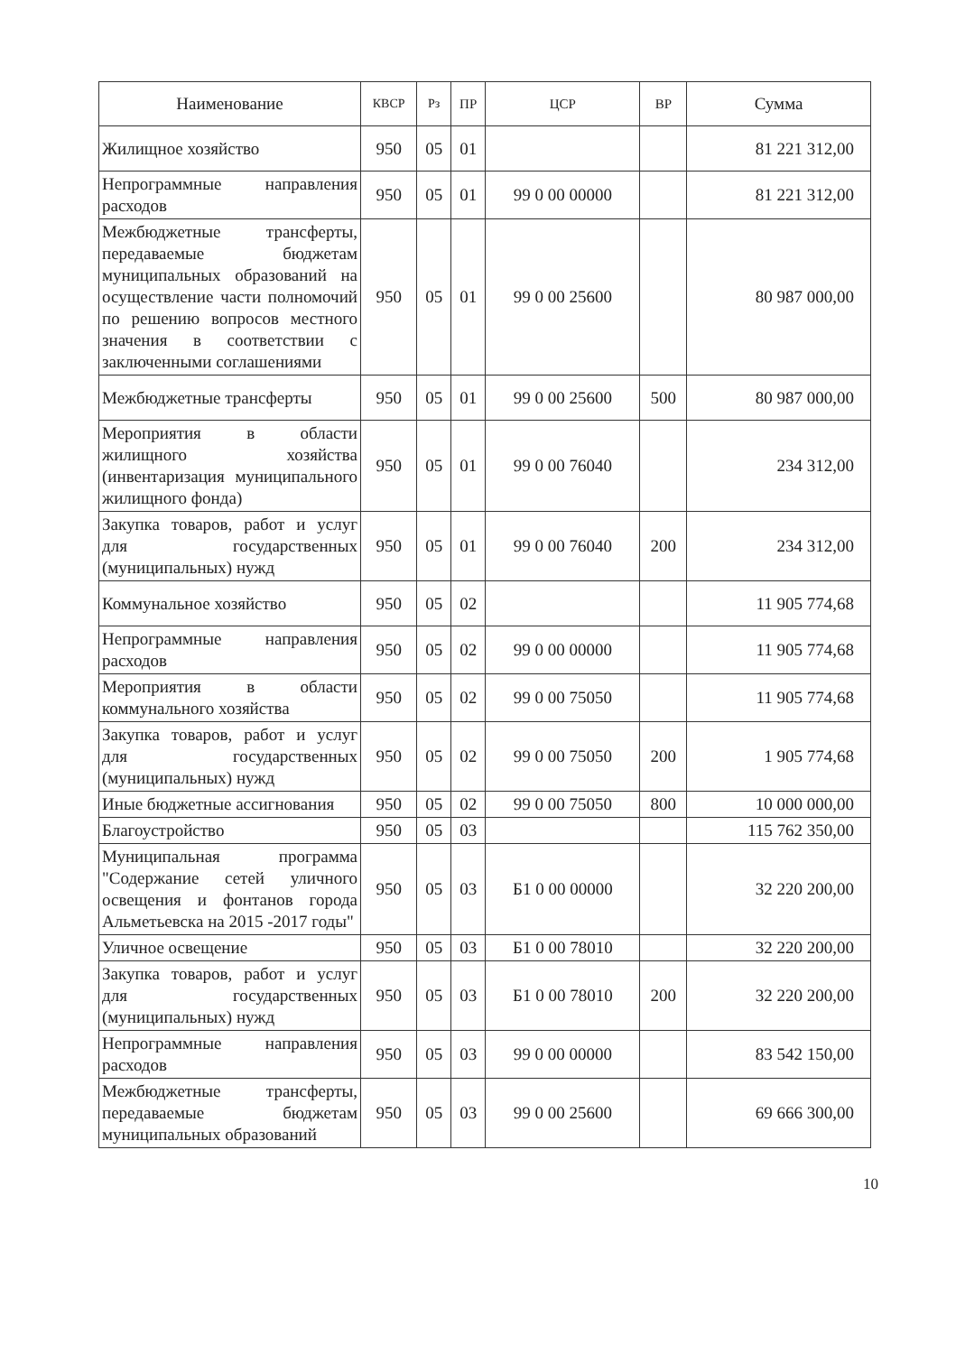| Наименование | КВСР | Рз | ПР | ЦСР | ВР | Сумма |
| --- | --- | --- | --- | --- | --- | --- |
| Жилищное хозяйство | 950 | 05 | 01 | | | 81 221 312,00 |
| Непрограммные направления расходов | 950 | 05 | 01 | 99 0 00 00000 | | 81 221 312,00 |
| Межбюджетные трансферты, передаваемые бюджетам муниципальных образований на осуществление части полномочий по решению вопросов местного значения в соответствии с заключенными соглашениями | 950 | 05 | 01 | 99 0 00 25600 | | 80 987 000,00 |
| Межбюджетные трансферты | 950 | 05 | 01 | 99 0 00 25600 | 500 | 80 987 000,00 |
| Мероприятия в области жилищного хозяйства (инвентаризация муниципального жилищного фонда) | 950 | 05 | 01 | 99 0 00 76040 | | 234 312,00 |
| Закупка товаров, работ и услуг для государственных (муниципальных) нужд | 950 | 05 | 01 | 99 0 00 76040 | 200 | 234 312,00 |
| Коммунальное хозяйство | 950 | 05 | 02 | | | 11 905 774,68 |
| Непрограммные направления расходов | 950 | 05 | 02 | 99 0 00 00000 | | 11 905 774,68 |
| Мероприятия в области коммунального хозяйства | 950 | 05 | 02 | 99 0 00 75050 | | 11 905 774,68 |
| Закупка товаров, работ и услуг для государственных (муниципальных) нужд | 950 | 05 | 02 | 99 0 00 75050 | 200 | 1 905 774,68 |
| Иные бюджетные ассигнования | 950 | 05 | 02 | 99 0 00 75050 | 800 | 10 000 000,00 |
| Благоустройство | 950 | 05 | 03 | | | 115 762 350,00 |
| Муниципальная программа "Содержание сетей уличного освещения и фонтанов города Альметьевска на 2015 -2017 годы" | 950 | 05 | 03 | Б1 0 00 00000 | | 32 220 200,00 |
| Уличное освещение | 950 | 05 | 03 | Б1 0 00 78010 | | 32 220 200,00 |
| Закупка товаров, работ и услуг для государственных (муниципальных) нужд | 950 | 05 | 03 | Б1 0 00 78010 | 200 | 32 220 200,00 |
| Непрограммные направления расходов | 950 | 05 | 03 | 99 0 00 00000 | | 83 542 150,00 |
| Межбюджетные трансферты, передаваемые бюджетам муниципальных образований | 950 | 05 | 03 | 99 0 00 25600 | | 69 666 300,00 |
10